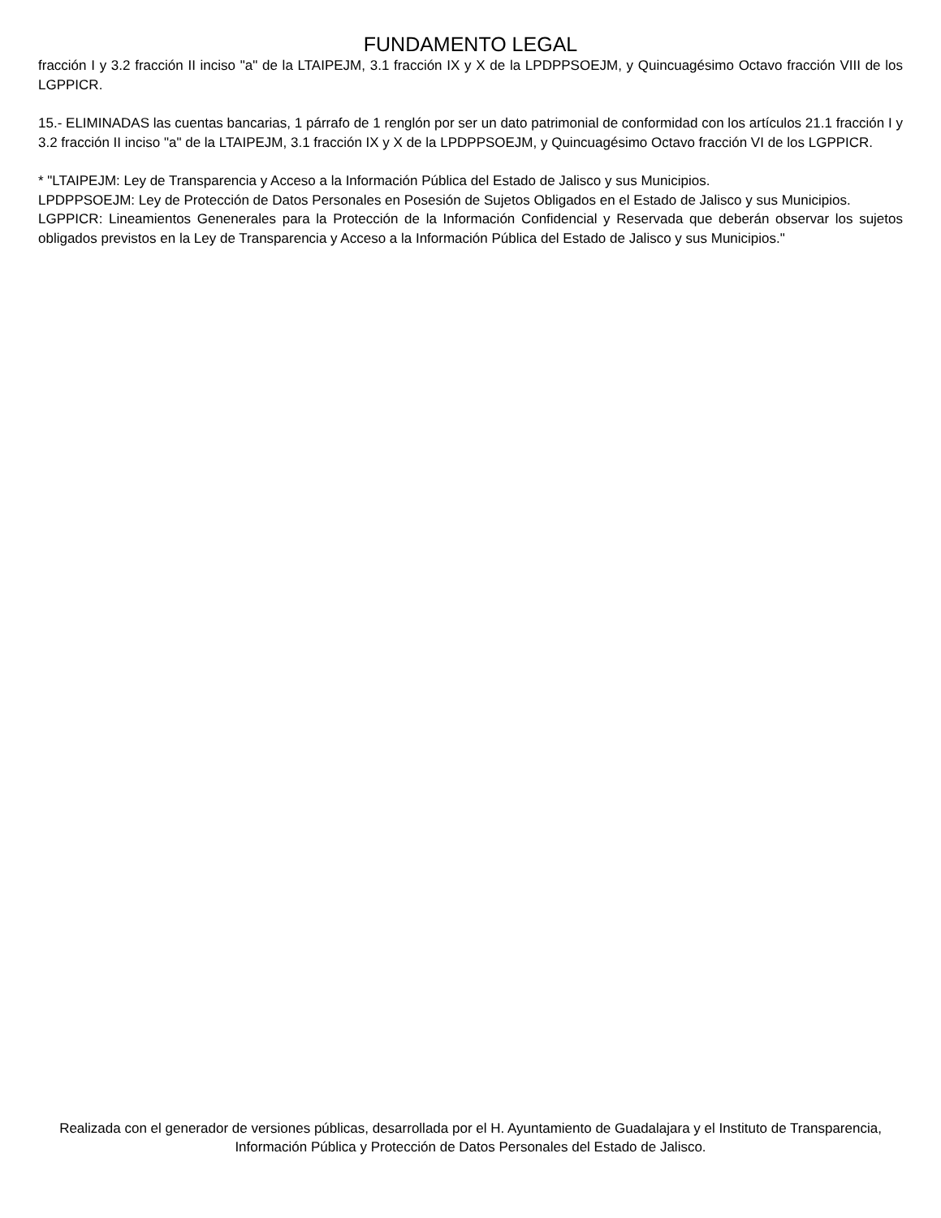FUNDAMENTO LEGAL
fracción I y 3.2 fracción II inciso "a" de la LTAIPEJM, 3.1 fracción IX y X de la LPDPPSOEJM, y Quincuagésimo Octavo fracción VIII de los LGPPICR.
15.- ELIMINADAS las cuentas bancarias, 1 párrafo de 1 renglón por ser un dato patrimonial de conformidad con los artículos 21.1 fracción I y 3.2 fracción II inciso "a" de la LTAIPEJM, 3.1 fracción IX y X de la LPDPPSOEJM, y Quincuagésimo Octavo fracción VI de los LGPPICR.
* "LTAIPEJM: Ley de Transparencia y Acceso a la Información Pública del Estado de Jalisco y sus Municipios.
LPDPPSOEJM: Ley de Protección de Datos Personales en Posesión de Sujetos Obligados en el Estado de Jalisco y sus Municipios.
LGPPICR: Lineamientos Genenerales para la Protección de la Información Confidencial y Reservada que deberán observar los sujetos obligados previstos en la Ley de Transparencia y Acceso a la Información Pública del Estado de Jalisco y sus Municipios."
Realizada con el generador de versiones públicas, desarrollada por el H. Ayuntamiento de Guadalajara y el Instituto de Transparencia, Información Pública y Protección de Datos Personales del Estado de Jalisco.